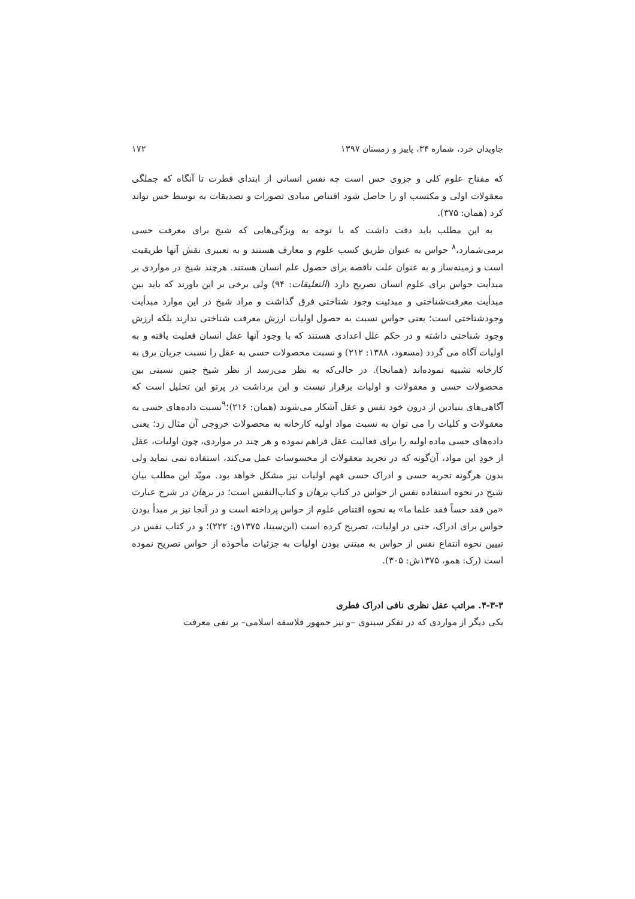جاویدان خرد، شماره ۳۴، پاییز و زمستان ۱۳۹۷ ۱۷۲
که مفتاح علوم کلی و جزوی حس است چه نفس انسانی از ابتدای فطرت تا آنگاه که جملگی معقولات اولی و مکتسب او را حاصل شود اقتناص مبادی تصورات و تصدیقات به توسط حس تواند کرد (همان: ۳۷۵).
به این مطلب باید دقت داشت که با توجه به ویژگی‌هایی که شیخ برای معرفت حسی برمی‌شمارد،<sup>۸</sup> حواس به عنوان طریق کسب علوم و معارف هستند و به تعبیری نقش آنها طریقیت است و زمینه‌ساز و به عنوان علت ناقصه برای حصول علم انسان هستند. هرچند شیخ در مواردی بر مبدأیت حواس برای علوم انسان تصریح دارد (التعلیقات: ۹۴) ولی برخی بر این باورند که باید بین مبدأیت معرفت‌شناختی و مبدئیت وجود شناختی فرق گذاشت و مراد شیخ در این موارد مبدأیت وجودشناختی است؛ یعنی حواس نسبت به حصول اولیات ارزش معرفت شناختی ندارند بلکه ارزش وجود شناختی داشته و در حکم علل اعدادی هستند که با وجود آنها عقل انسان فعلیت یافته و به اولیات آگاه می گردد (مسعود، ۱۳۸۸: ۲۱۲) و نسبت محصولات حسی به عقل را نسبت جریان برق به کارخانه تشبیه نموده‌اند (همانجا). در حالی‌که به نظر می‌رسد از نظر شیخ چنین نسبتی بین محصولات حسی و معقولات و اولیات برقرار نیست و این برداشت در پرتو این تحلیل است که آگاهی‌های بنیادین از درون خود نفس و عقل آشکار می‌شوند (همان: ۲۱۶)؛<sup>۹</sup>نسبت داده‌های حسی به معقولات و کلیات را می توان به نسبت مواد اولیه کارخانه به محصولات خروجی آن مثال زد؛ یعنی داده‌های حسی ماده اولیه را برای فعالیت عقل فراهم نموده و هر چند در مواردی، چون اولیات، عقل از خودِ این مواد، آن‌گونه که در تجرید معقولات از محسوسات عمل می‌کند، استفاده نمی نماید ولی بدون هرگونه تجربه حسی و ادراک حسی فهم اولیات نیز مشکل خواهد بود. مویّد این مطلب بیان شیخ در نحوه استفاده نفس از حواس در کتاب برهان و کتاب‌النفس است؛ در برهان در شرح عبارت «من فقد حساً فقد علما ما» به نحوه اقتناص علوم از حواس پرداخته است و در آنجا نیز بر مبدأ بودن حواس برای ادراک، حتی در اولیات، تصریح کرده است (ابن‌سینا، ۱۳۷۵ق: ۲۲۲)؛ و در کتاب نفس در تبیین نحوه انتفاع نفس از حواس به مبتنی بودن اولیات به جزئیات مأخوذه از حواس تصریح نموده است (رک: همو، ۱۳۷۵ش: ۳۰۵).
۴-۳-۳. مراتب عقل نظری نافی ادراک فطری
یکی دیگر از مواردی که در تفکر سینوی –و نیز جمهور فلاسفه اسلامی– بر نفی معرفت